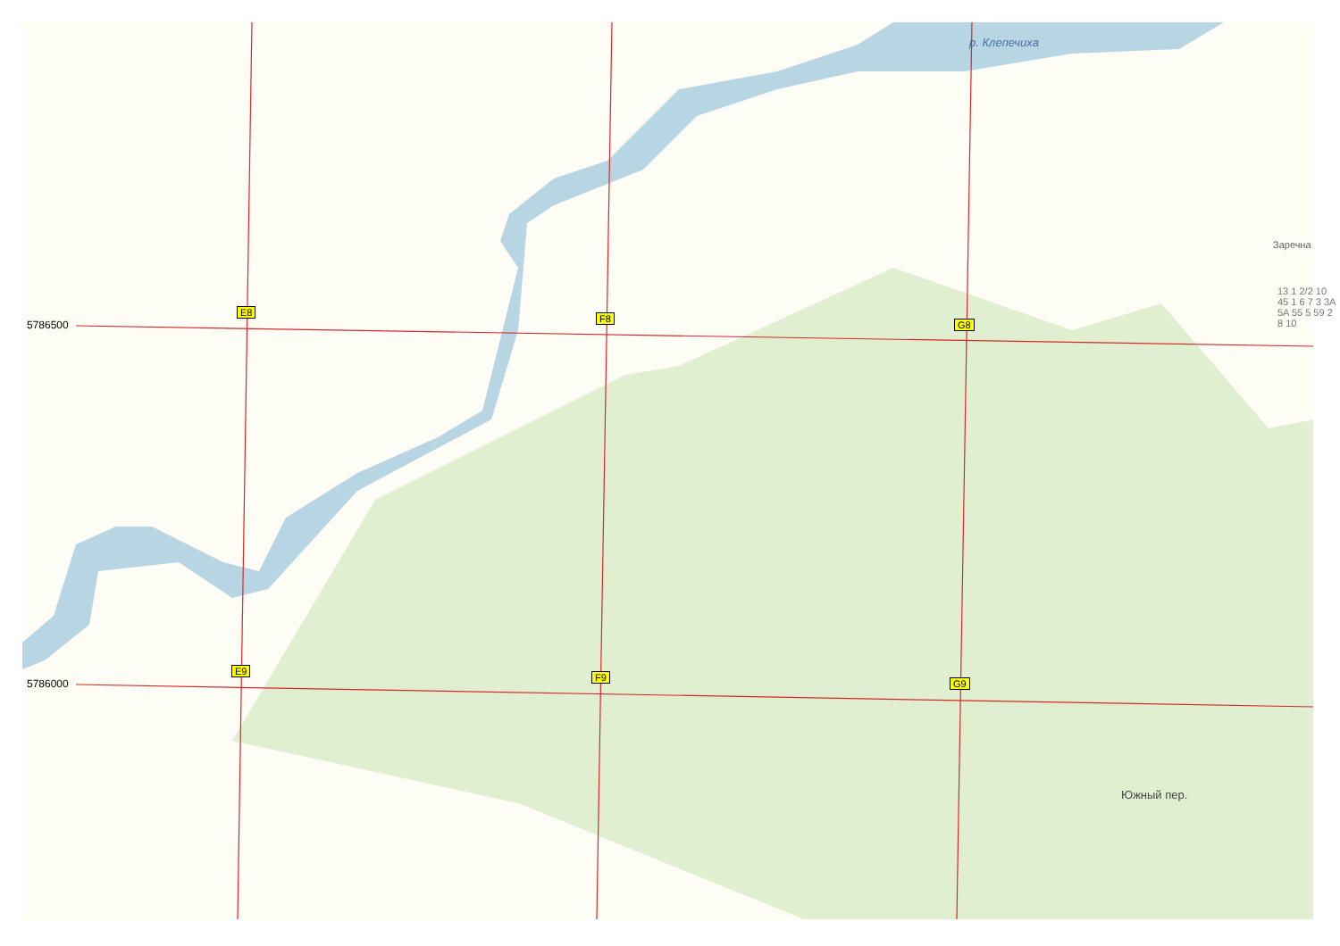5786500
5786000
р. Клепечиха
Южный пер.
E8
F8
G8
E9
F9
G9
Заречна
13 1 2/2 10 45 1 6 7 3 3A 5A 55 5 59 2 8 10